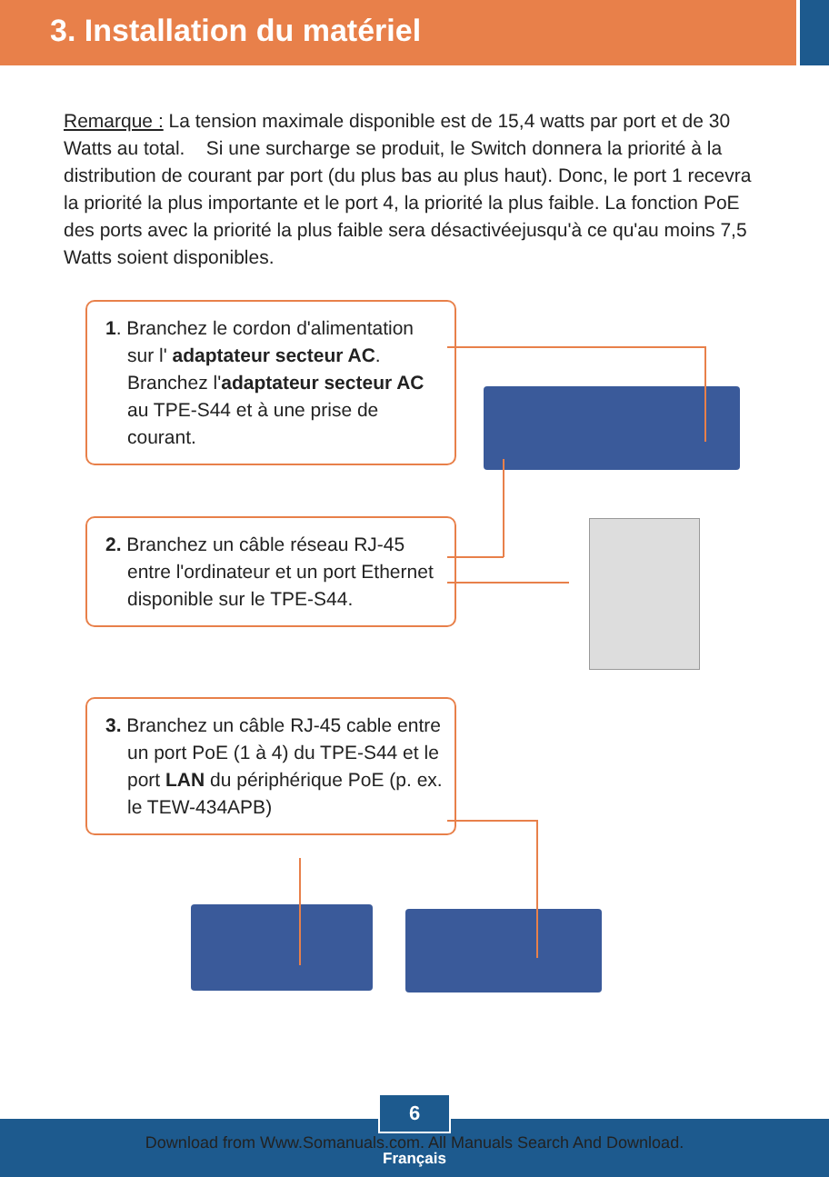3. Installation du matériel
Remarque : La tension maximale disponible est de 15,4 watts par port et de 30 Watts au total. Si une surcharge se produit, le Switch donnera la priorité à la distribution de courant par port (du plus bas au plus haut). Donc, le port 1 recevra la priorité la plus importante et le port 4, la priorité la plus faible. La fonction PoE des ports avec la priorité la plus faible sera désactivéejusqu'à ce qu'au moins 7,5 Watts soient disponibles.
1. Branchez le cordon d'alimentation sur l' adaptateur secteur AC. Branchez l'adaptateur secteur AC au TPE-S44 et à une prise de courant.
2. Branchez un câble réseau RJ-45 entre l'ordinateur et un port Ethernet disponible sur le TPE-S44.
3. Branchez un câble RJ-45 cable entre un port PoE (1 à 4) du TPE-S44 et le port LAN du périphérique PoE (p. ex. le TEW-434APB)
6
Download from Www.Somanuals.com. All Manuals Search And Download.
Français